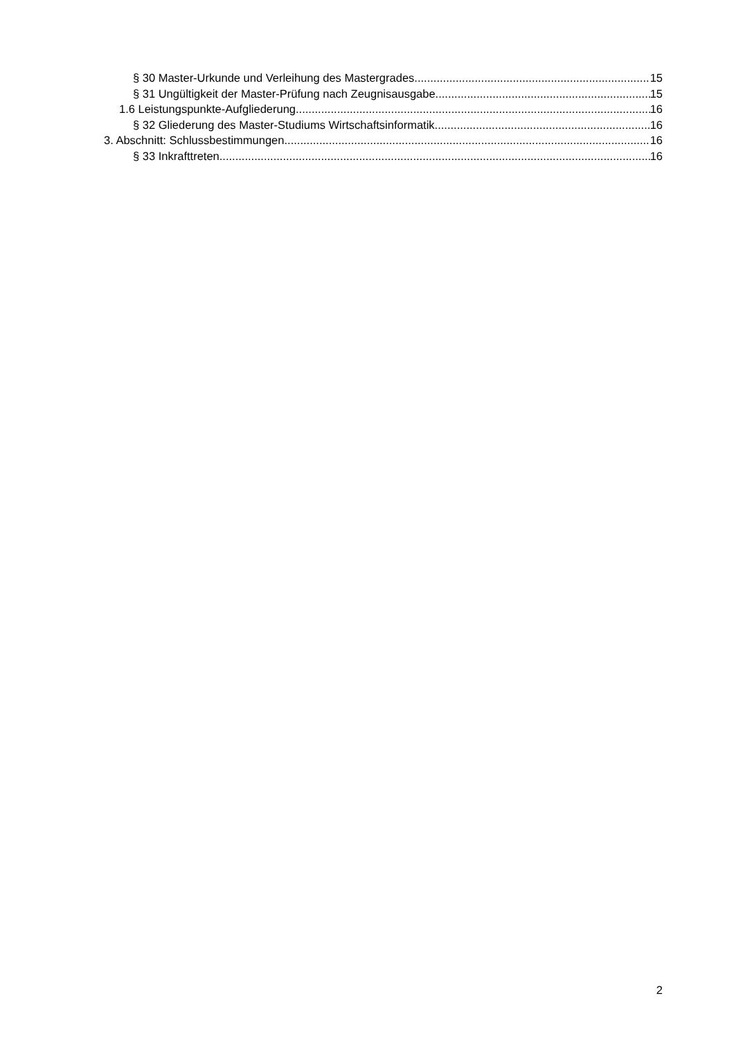§ 30 Master-Urkunde und Verleihung des Mastergrades 15
§ 31 Ungültigkeit der Master-Prüfung nach Zeugnisausgabe 15
1.6 Leistungspunkte-Aufgliederung 16
§ 32 Gliederung des Master-Studiums Wirtschaftsinformatik 16
3. Abschnitt: Schlussbestimmungen 16
§ 33 Inkrafttreten 16
2